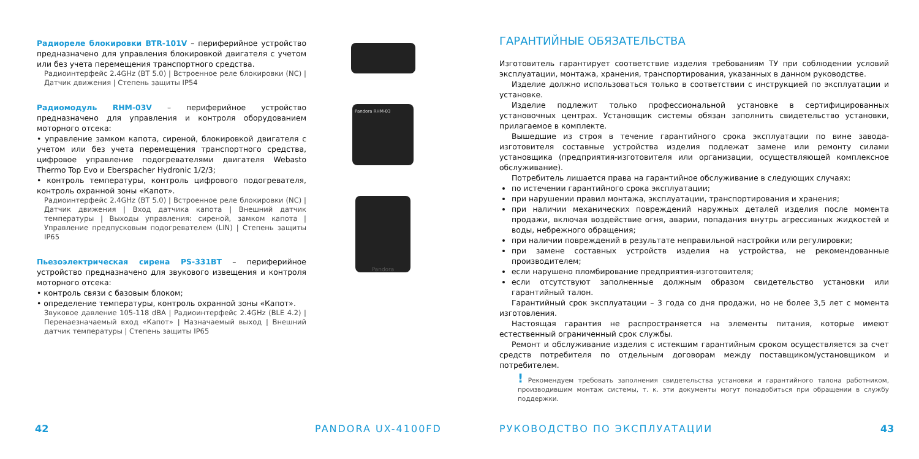Радиореле блокировки BTR-101V – периферийное устройство предназначено для управления блокировкой двигателя с учетом или без учета перемещения транспортного средства.
Радиоинтерфейс 2.4GHz (BT 5.0) | Встроенное реле блокировки (NC) | Датчик движения | Степень защиты IP54
Радиомодуль RHM-03V – периферийное устройство предназначено для управления и контроля оборудованием моторного отсека:
• управление замком капота, сиреной, блокировкой двигателя с учетом или без учета перемещения транспортного средства, цифровое управление подогревателями двигателя Webasto Thermo Top Evo и Eberspacher Hydronic 1/2/3;
• контроль температуры, контроль цифрового подогревателя, контроль охранной зоны «Капот».
Радиоинтерфейс 2.4GHz (BT 5.0) | Встроенное реле блокировки (NC) | Датчик движения | Вход датчика капота | Внешний датчик температуры | Выходы управления: сиреной, замком капота | Управление предпусковым подогревателем (LIN) | Степень защиты IP65
Пьезоэлектрическая сирена PS-331BT – периферийное устройство предназначено для звукового извещения и контроля моторного отсека:
• контроль связи с базовым блоком;
• определение температуры, контроль охранной зоны «Капот».
Звуковое давление 105-118 dBA | Радиоинтерфейс 2.4GHz (BLE 4.2) | Перенаезначаемый вход «Капот» | Назначаемый выход | Внешний датчик температуры | Степень защиты IP65
Pandora RHM-03
Pandora
ГАРАНТИЙНЫЕ ОБЯЗАТЕЛЬСТВА
Изготовитель гарантирует соответствие изделия требованиям ТУ при соблюдении условий эксплуатации, монтажа, хранения, транспортирования, указанных в данном руководстве.
Изделие должно использоваться только в соответствии с инструкцией по эксплуатации и установке.
Изделие подлежит только профессиональной установке в сертифицированных установочных центрах. Установщик системы обязан заполнить свидетельство установки, прилагаемое в комплекте.
Вышедшие из строя в течение гарантийного срока эксплуатации по вине завода-изготовителя составные устройства изделия подлежат замене или ремонту силами установщика (предприятия-изготовителя или организации, осуществляющей комплексное обслуживание).
Потребитель лишается права на гарантийное обслуживание в следующих случаях:
по истечении гарантийного срока эксплуатации;
при нарушении правил монтажа, эксплуатации, транспортирования и хранения;
при наличии механических повреждений наружных деталей изделия после момента продажи, включая воздействие огня, аварии, попадания внутрь агрессивных жидкостей и воды, небрежного обращения;
при наличии повреждений в результате неправильной настройки или регулировки;
при замене составных устройств изделия на устройства, не рекомендованные производителем;
если нарушено пломбирование предприятия-изготовителя;
если отсутствуют заполненные должным образом свидетельство установки или гарантийный талон.
Гарантийный срок эксплуатации – 3 года со дня продажи, но не более 3,5 лет с момента изготовления.
Настоящая гарантия не распространяется на элементы питания, которые имеют естественный ограниченный срок службы.
Ремонт и обслуживание изделия с истекшим гарантийным сроком осуществляется за счет средств потребителя по отдельным договорам между поставщиком/установщиком и потребителем.
! Рекомендуем требовать заполнения свидетельства установки и гарантийного талона работником, производившим монтаж системы, т. к. эти документы могут понадобиться при обращении в службу поддержки.
42 PANDORA UX-4100FD РУКОВОДСТВО ПО ЭКСПЛУАТАЦИИ 43